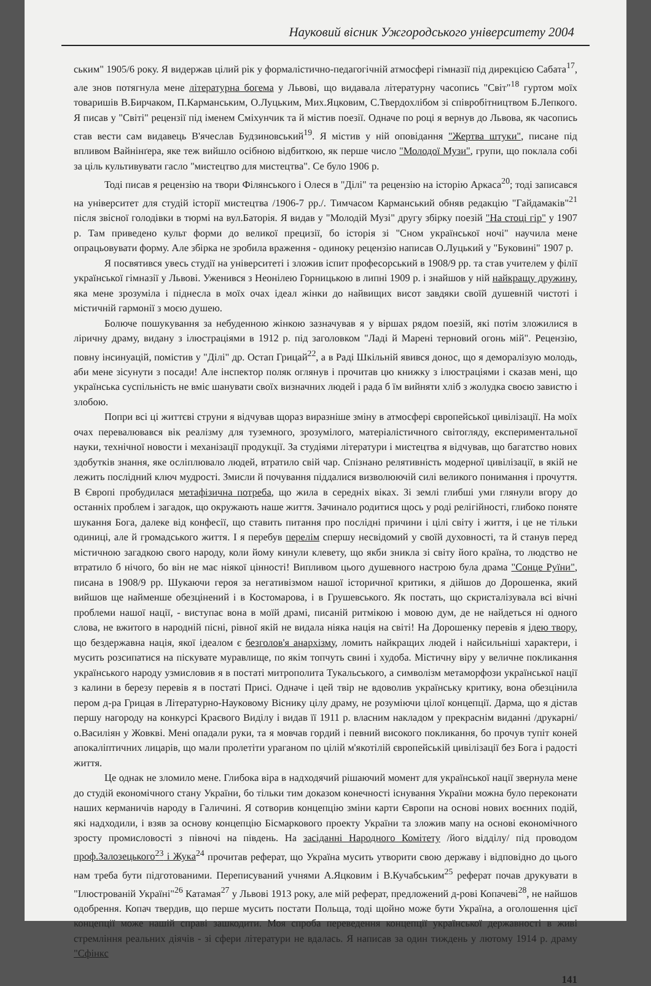Науковий вісник Ужгородського університету 2004
ським" 1905/6 року. Я видержав цілий рік у формалістично-педагогічній атмосфері гімназії під дирекцією Сабата<sup>17</sup>, але знов потягнула мене літературна богема у Львові, що видавала літературну часопись "Світ"<sup>18</sup> гуртом моїх товаришів В.Бирчаком, П.Карманським, О.Луцьким, Мих.Яцковим, С.Твердохлібом зі співробітництвом Б.Лепкого. Я писав у "Світі" рецензії під іменем Сміхунчик та й містив поезії. Одначе по році я вернув до Львова, як часопись став вести сам видавець В'ячеслав Будзиновський<sup>19</sup>. Я містив у ній оповідання "Жертва штуки", писане під впливом Вайнінґера, яке теж вийшло осібною відбиткою, як перше число "Молодої Музи", групи, що поклала собі за ціль культивувати гасло "мистецтво для мистецтва". Се було 1906 р.
Тоді писав я рецензію на твори Філянського і Олеся в "Ділі" та рецензію на історію Аркаса<sup>20</sup>; тоді записався на університет для студій історії мистецтва /1906-7 рр./. Тимчасом Карманський обняв редакцію "Гайдамаків"<sup>21</sup> після звісної голодівки в тюрмі на вул.Баторія. Я видав у "Молодій Музі" другу збірку поезій "На стоці гір" у 1907 р. Там приведено культ форми до великої прецизії, бо історія зі "Сном української ночі" научила мене опрацьовувати форму. Але збірка не зробила враження - одиноку рецензію написав О.Луцький у "Буковині" 1907 р.
Я посвятився увесь студії на університеті і зложив іспит професорський в 1908/9 рр. та став учителем у філії української гімназії у Львові. Уженився з Неонілею Горницькою в липні 1909 р. і знайшов у ній найкращу дружину, яка мене зрозуміла і піднесла в моїх очах ідеал жінки до найвищих висот завдяки своїй душевній чистоті і містичній гармонії з моєю душею.
Болюче пошукування за небуденною жінкою зазначував я у віршах рядом поезій, які потім зложилися в ліричну драму, видану з ілюстраціями в 1912 р. під заголовком "Ладі й Марені терновий огонь мій". Рецензію, повну інсинуацій, помістив у "Ділі" др. Остап Грицай<sup>22</sup>, а в Раді Шкільній явився донос, що я деморалізую молодь, аби мене зісунути з посади! Але інспектор поляк оглянув і прочитав цю книжку з ілюстраціями і сказав мені, що українська суспільність не вміє шанувати своїх визначних людей і рада б їм вийняти хліб з жолудка своєю завистю і злобою.
Попри всі ці життєві струни я відчував щораз виразніше зміну в атмосфері європейської цивілізації. На моїх очах перевалювався вік реалізму для туземного, зрозумілого, матеріалістичного світогляду, експериментальної науки, технічної новости і механізації продукції. За студіями літератури і мистецтва я відчував, що багатство нових здобутків знання, яке осліплювало людей, втратило свій чар. Спізнано релятивність модерної цивілізації, в якій не лежить послідний ключ мудрості. Змисли й почування піддалися визволюючій силі великого понимання і прочуття. В Європі пробудилася метафізична потреба, що жила в середніх віках. Зі землі глибші уми глянули вгору до останніх проблем і загадок, що окружають наше життя. Зачинало родитися щось у роді релігійності, глибоко поняте шукання Бога, далеке від конфесії, що ставить питання про послідні причини і цілі світу і життя, і це не тільки одиниці, але й громадського життя. І я перебув перелім спершу несвідомий у своїй духовності, та й станув перед містичною загадкою свого народу, коли йому кинули клевету, що якби зникла зі світу його країна, то людство не втратило б нічого, бо він не має ніякої цінності! Випливом цього душевного настрою була драма "Сонце Руїни", писана в 1908/9 рр. Шукаючи героя за негативізмом нашої історичної критики, я дійшов до Дорошенка, який вийшов ще найменше обезцінений і в Костомарова, і в Грушевського. Як постать, що скристалізувала всі вічні проблеми нашої нації, - виступає вона в моїй драмі, писаній ритмікою і мовою дум, де не найдеться ні одного слова, не вжитого в народній пісні, рівної якій не видала ніяка нація на світі! На Дорошенку перевів я ідею твору, що бездержавна нація, якої ідеалом є безголов'я анархізму, ломить найкращих людей і найсильніші характери, і мусить розсипатися на піскувате муравлище, по якім топчуть свині і худоба. Містичну віру у величне покликання українського народу узмисловив я в постаті митрополита Тукальського, а символізм метаморфози української нації з калини в березу перевів я в постаті Присі. Одначе і цей твір не вдоволив українську критику, вона обезцінила пером д-ра Грицая в Літературно-Науковому Віснику цілу драму, не розуміючи цілої концепції. Дарма, що я дістав першу нагороду на конкурсі Краєвого Виділу і видав її 1911 р. власним накладом у прекраснім виданні /друкарні/ о.Василіян у Жовкві. Мені опадали руки, та я мовчав гордий і певний високого покликання, бо прочув тупіт коней апокаліптичних лицарів, що мали пролетіти ураганом по цілій м'якотілій європейській цивілізації без Бога і радості життя.
Це однак не зломило мене. Глибока віра в надходячий рішаючий момент для української нації звернула мене до студій економічного стану України, бо тільки тим доказом конечності існування України можна було переконати наших керманичів народу в Галичині. Я сотворив концепцію зміни карти Європи на основі нових воєнних подій, які надходили, і взяв за основу концепцію Бісмаркового проекту України та зложив мапу на основі економічного зросту промисловості з півночі на південь. На засіданні Народного Комітету /його відділу/ під проводом проф.Залозецького<sup>23</sup> і Жука<sup>24</sup> прочитав реферат, що Україна мусить утворити свою державу і відповідно до цього нам треба бути підготованими. Переписуваний учнями А.Яцковим і В.Кучабським<sup>25</sup> реферат почав друкувати в "Ілюстрованій Україні"<sup>26</sup> Катамая<sup>27</sup> у Львові 1913 року, але мій реферат, предложений д-рові Копачеві<sup>28</sup>, не найшов одобрення. Копач твердив, що перше мусить постати Польща, тоді щойно може бути Україна, а оголошення цієї концепції може нашій справі зашкодити. Моя спроба переведення концепції української державності в живі стремління реальних діячів - зі сфери літератури не вдалась. Я написав за один тиждень у лютому 1914 р. драму "Сфінкс
141